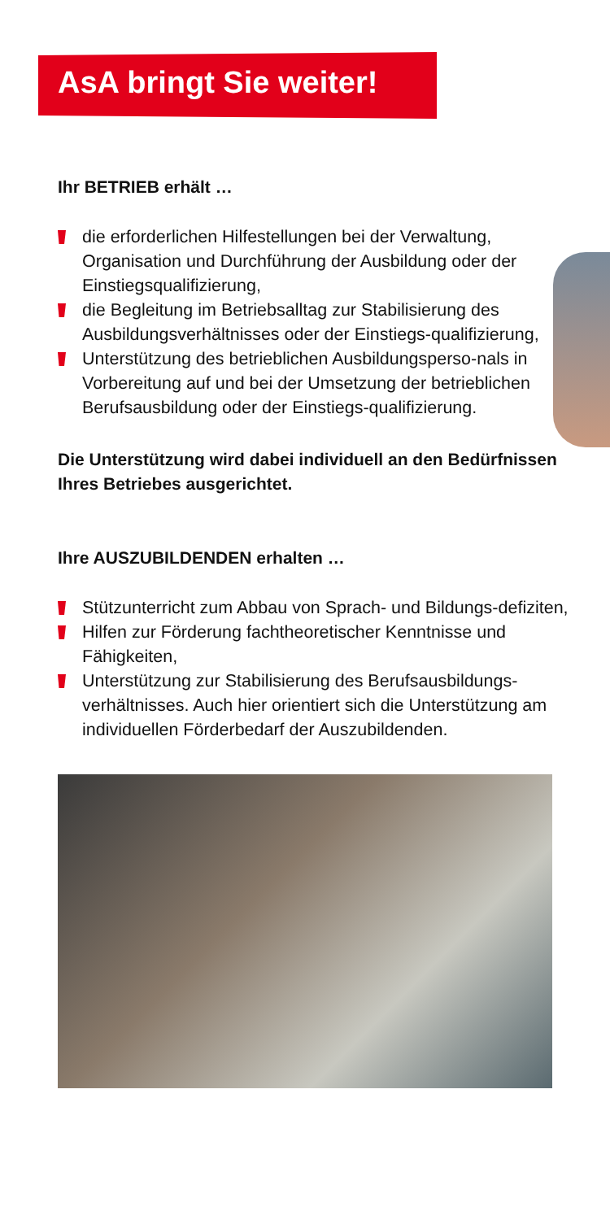AsA bringt Sie weiter!
Ihr BETRIEB erhält …
die erforderlichen Hilfestellungen bei der Verwaltung, Organisation und Durchführung der Ausbildung oder der Einstiegsqualifizierung,
die Begleitung im Betriebsalltag zur Stabilisierung des Ausbildungsverhältnisses oder der Einstiegs-qualifizierung,
Unterstützung des betrieblichen Ausbildungsperso-nals in Vorbereitung auf und bei der Umsetzung der betrieblichen Berufsausbildung oder der Einstiegs-qualifizierung.
Die Unterstützung wird dabei individuell an den Bedürfnissen Ihres Betriebes ausgerichtet.
Ihre AUSZUBILDENDEN erhalten …
Stützunterricht zum Abbau von Sprach- und Bildungs-defiziten,
Hilfen zur Förderung fachtheoretischer Kenntnisse und Fähigkeiten,
Unterstützung zur Stabilisierung des Berufsausbildungs-verhältnisses. Auch hier orientiert sich die Unterstützung am individuellen Förderbedarf der Auszubildenden.